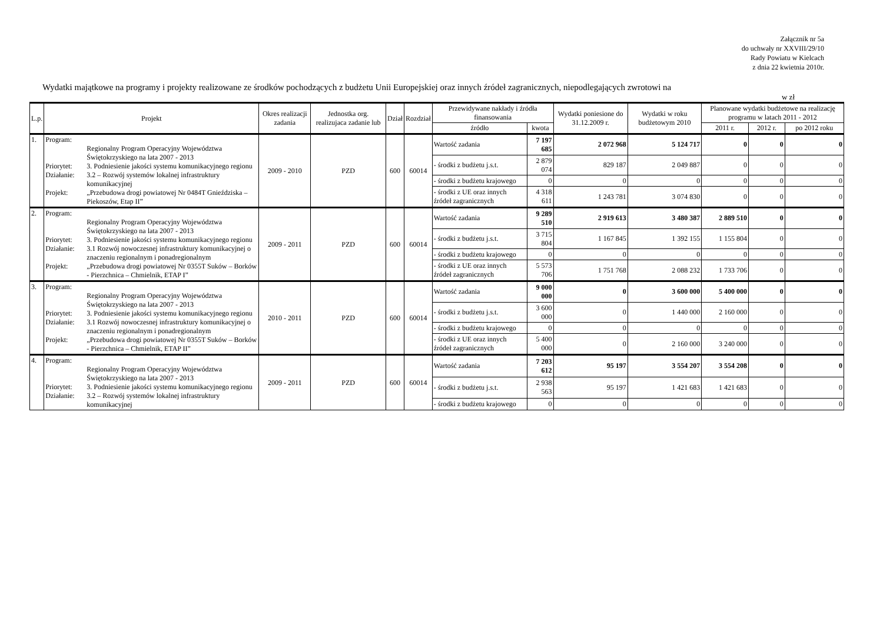Załącznik nr 5a
do uchwały nr XXVIII/29/10
Rady Powiatu w Kielcach
z dnia 22 kwietnia 2010r.
Wydatki majątkowe na programy i projekty realizowane ze środków pochodzących z budżetu Unii Europejskiej oraz innych źródeł zagranicznych, niepodlegających zwrotowi na
w zł
| L.p. | Projekt | Okres realizacji zadania | Jednostka org. realizujaca zadanie lub | Dział | Rozdział | Przewidywane nakłady i źródła finansowania | | Wydatki poniesione do 31.12.2009 r. | Wydatki w roku budżetowym 2010 | Planowane wydatki budżetowe na realizację programu w latach 2011 - 2012 | | |
| --- | --- | --- | --- | --- | --- | --- | --- | --- | --- | --- | --- | --- |
| | | | | | | źródło | kwota | | | 2011 r. | 2012 r. | po 2012 roku |
| 1. | Program: Regionalny Program Operacyjny Województwa Świętokrzyskiego na lata 2007 - 2013 Priorytet: 3. Podniesienie jakości systemu komunikacyjnego regionu Działanie: 3.2 – Rozwój systemów lokalnej infrastruktury komunikacyjnej Projekt: „Przebudowa drogi powiatowej Nr 0484T Gnieździska – Piekoszów, Etap II” | 2009 - 2010 | PZD | 600 | 60014 | Wartość zadania | 7 197 685 | 2 072 968 | 5 124 717 | 0 | 0 | 0 |
| | | | | | | - środki z budżetu j.s.t. | 2 879 074 | 829 187 | 2 049 887 | 0 | 0 | 0 |
| | | | | | | - środki z budżetu krajowego | 0 | 0 | 0 | 0 | 0 | 0 |
| | | | | | | - środki z UE oraz innych źródeł zagranicznych | 4 318 611 | 1 243 781 | 3 074 830 | 0 | 0 | 0 |
| 2. | Program: Regionalny Program Operacyjny Województwa Świętokrzyskiego na lata 2007 - 2013 Priorytet: 3. Podniesienie jakości systemu komunikacyjnego regionu Działanie: 3.1 Rozwój nowoczesnej infrastruktury komunikacyjnej o znaczeniu regionalnym i ponadregionalnym Projekt: „Przebudowa drogi powiatowej Nr 0355T Suków – Borków - Pierzchnica – Chmielnik, ETAP I” | 2009 - 2011 | PZD | 600 | 60014 | Wartość zadania | 9 289 510 | 2 919 613 | 3 480 387 | 2 889 510 | 0 | 0 |
| | | | | | | - środki z budżetu j.s.t. | 3 715 804 | 1 167 845 | 1 392 155 | 1 155 804 | 0 | 0 |
| | | | | | | - środki z budżetu krajowego | 0 | 0 | 0 | 0 | 0 | 0 |
| | | | | | | - środki z UE oraz innych źródeł zagranicznych | 5 573 706 | 1 751 768 | 2 088 232 | 1 733 706 | 0 | 0 |
| 3. | Program: Regionalny Program Operacyjny Województwa Świętokrzyskiego na lata 2007 - 2013 Priorytet: 3. Podniesienie jakości systemu komunikacyjnego regionu Działanie: 3.1 Rozwój nowoczesnej infrastruktury komunikacyjnej o znaczeniu regionalnym i ponadregionalnym Projekt: „Przebudowa drogi powiatowej Nr 0355T Suków – Borków - Pierzchnica – Chmielnik, ETAP II” | 2010 - 2011 | PZD | 600 | 60014 | Wartość zadania | 9 000 000 | 0 | 3 600 000 | 5 400 000 | 0 | 0 |
| | | | | | | - środki z budżetu j.s.t. | 3 600 000 | 0 | 1 440 000 | 2 160 000 | 0 | 0 |
| | | | | | | - środki z budżetu krajowego | 0 | 0 | 0 | 0 | 0 | 0 |
| | | | | | | - środki z UE oraz innych źródeł zagranicznych | 5 400 000 | 0 | 2 160 000 | 3 240 000 | 0 | 0 |
| 4. | Program: Regionalny Program Operacyjny Województwa Świętokrzyskiego na lata 2007 - 2013 Priorytet: 3. Podniesienie jakości systemu komunikacyjnego regionu Działanie: 3.2 – Rozwój systemów lokalnej infrastruktury komunikacyjnej | 2009 - 2011 | PZD | 600 | 60014 | Wartość zadania | 7 203 612 | 95 197 | 3 554 207 | 3 554 208 | 0 | 0 |
| | | | | | | - środki z budżetu j.s.t. | 2 938 563 | 95 197 | 1 421 683 | 1 421 683 | 0 | 0 |
| | | | | | | - środki z budżetu krajowego | 0 | 0 | 0 | 0 | 0 | 0 |